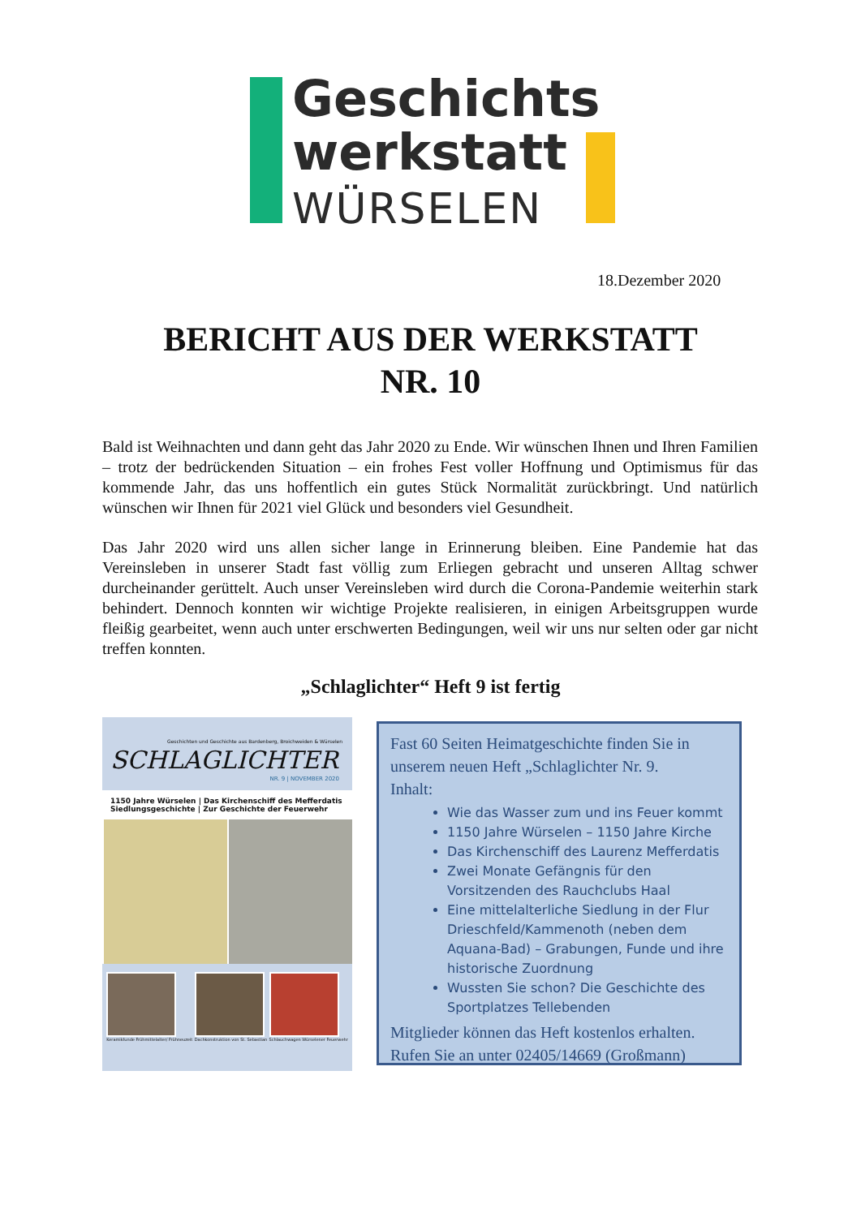Geschichts
werkstatt
WÜRSELEN
18.Dezember 2020
BERICHT AUS DER WERKSTATT
NR. 10
Bald ist Weihnachten und dann geht das Jahr 2020 zu Ende. Wir wünschen Ihnen und Ihren Familien – trotz der bedrückenden Situation – ein frohes Fest voller Hoffnung und Optimismus für das kommende Jahr, das uns hoffentlich ein gutes Stück Normalität zurückbringt. Und natürlich wünschen wir Ihnen für 2021 viel Glück und besonders viel Gesundheit.
Das Jahr 2020 wird uns allen sicher lange in Erinnerung bleiben. Eine Pandemie hat das Vereinsleben in unserer Stadt fast völlig zum Erliegen gebracht und unseren Alltag schwer durcheinander gerüttelt. Auch unser Vereinsleben wird durch die Corona-Pandemie weiterhin stark behindert. Dennoch konnten wir wichtige Projekte realisieren, in einigen Arbeitsgruppen wurde fleißig gearbeitet, wenn auch unter erschwerten Bedingungen, weil wir uns nur selten oder gar nicht treffen konnten.
„Schlaglichter“ Heft 9 ist fertig
Geschichten und Geschichte aus Bardenberg, Broichweiden & Würselen
SCHLAGLICHTER
NR. 9 | NOVEMBER 2020
1150 Jahre Würselen | Das Kirchenschiff des Mefferdatis
Siedlungsgeschichte | Zur Geschichte der Feuerwehr
Keramikfunde Frühmittelalter/ Frühneuzeit
Dachkonstruktion von St. Sebastian
Schlauchwagen Würselener Feuerwehr
Fast 60 Seiten Heimatgeschichte finden Sie in unserem neuen Heft „Schlaglichter Nr. 9.
Inhalt:
Wie das Wasser zum und ins Feuer kommt
1150 Jahre Würselen – 1150 Jahre Kirche
Das Kirchenschiff des Laurenz Mefferdatis
Zwei Monate Gefängnis für den Vorsitzenden des Rauchclubs Haal
Eine mittelalterliche Siedlung in der Flur Drieschfeld/Kammenoth (neben dem Aquana-Bad) – Grabungen, Funde und ihre historische Zuordnung
Wussten Sie schon? Die Geschichte des Sportplatzes Tellebenden
Mitglieder können das Heft kostenlos erhalten. Rufen Sie an unter 02405/14669 (Großmann)